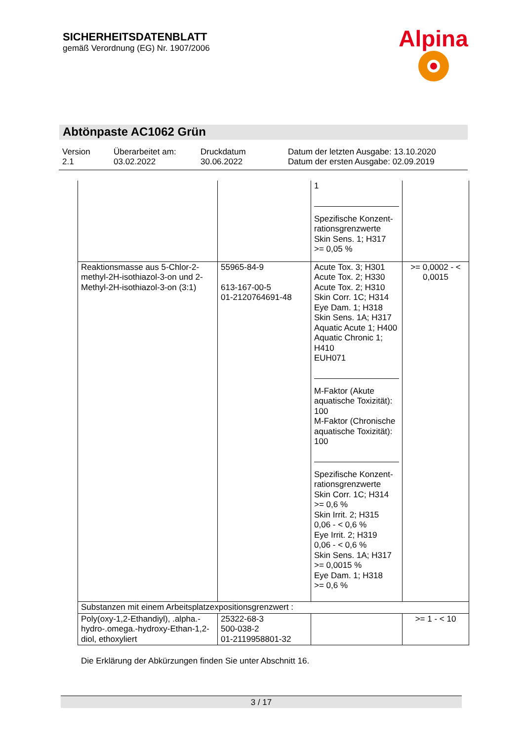SICHERHEITSDATENBLATT
gemäß Verordnung (EG) Nr. 1907/2006
Alpina
Abtönpaste AC1062 Grün
Version
2.1
Überarbeitet am:
03.02.2022
Druckdatum
30.06.2022
Datum der letzten Ausgabe: 13.10.2020
Datum der ersten Ausgabe: 02.09.2019
| | | 1 Spezifische Konzent-rationsgrenzwerte Skin Sens. 1; H317 >= 0,05 % | |
| Reaktionsmasse aus 5-Chlor-2-methyl-2H-isothiazol-3-on und 2-Methyl-2H-isothiazol-3-on (3:1) | 55965-84-9 613-167-00-5 01-2120764691-48 | Acute Tox. 3; H301 Acute Tox. 2; H330 Acute Tox. 2; H310 Skin Corr. 1C; H314 Eye Dam. 1; H318 Skin Sens. 1A; H317 Aquatic Acute 1; H400 Aquatic Chronic 1; H410 EUH071 M-Faktor (Akute aquatische Toxizität): 100 M-Faktor (Chronische aquatische Toxizität): 100 Spezifische Konzent-rationsgrenzwerte Skin Corr. 1C; H314 >= 0,6 % Skin Irrit. 2; H315 0,06 - < 0,6 % Eye Irrit. 2; H319 0,06 - < 0,6 % Skin Sens. 1A; H317 >= 0,0015 % Eye Dam. 1; H318 >= 0,6 % | >= 0,0002 - < 0,0015 |
| Substanzen mit einem Arbeitsplatzexpositionsgrenzwert : | | | |
| Poly(oxy-1,2-Ethandiyl), .alpha.-hydro-.omega.-hydroxy-Ethan-1,2-diol, ethoxyliert | 25322-68-3 500-038-2 01-2119958801-32 | | >= 1 - < 10 |
Die Erklärung der Abkürzungen finden Sie unter Abschnitt 16.
3 / 17